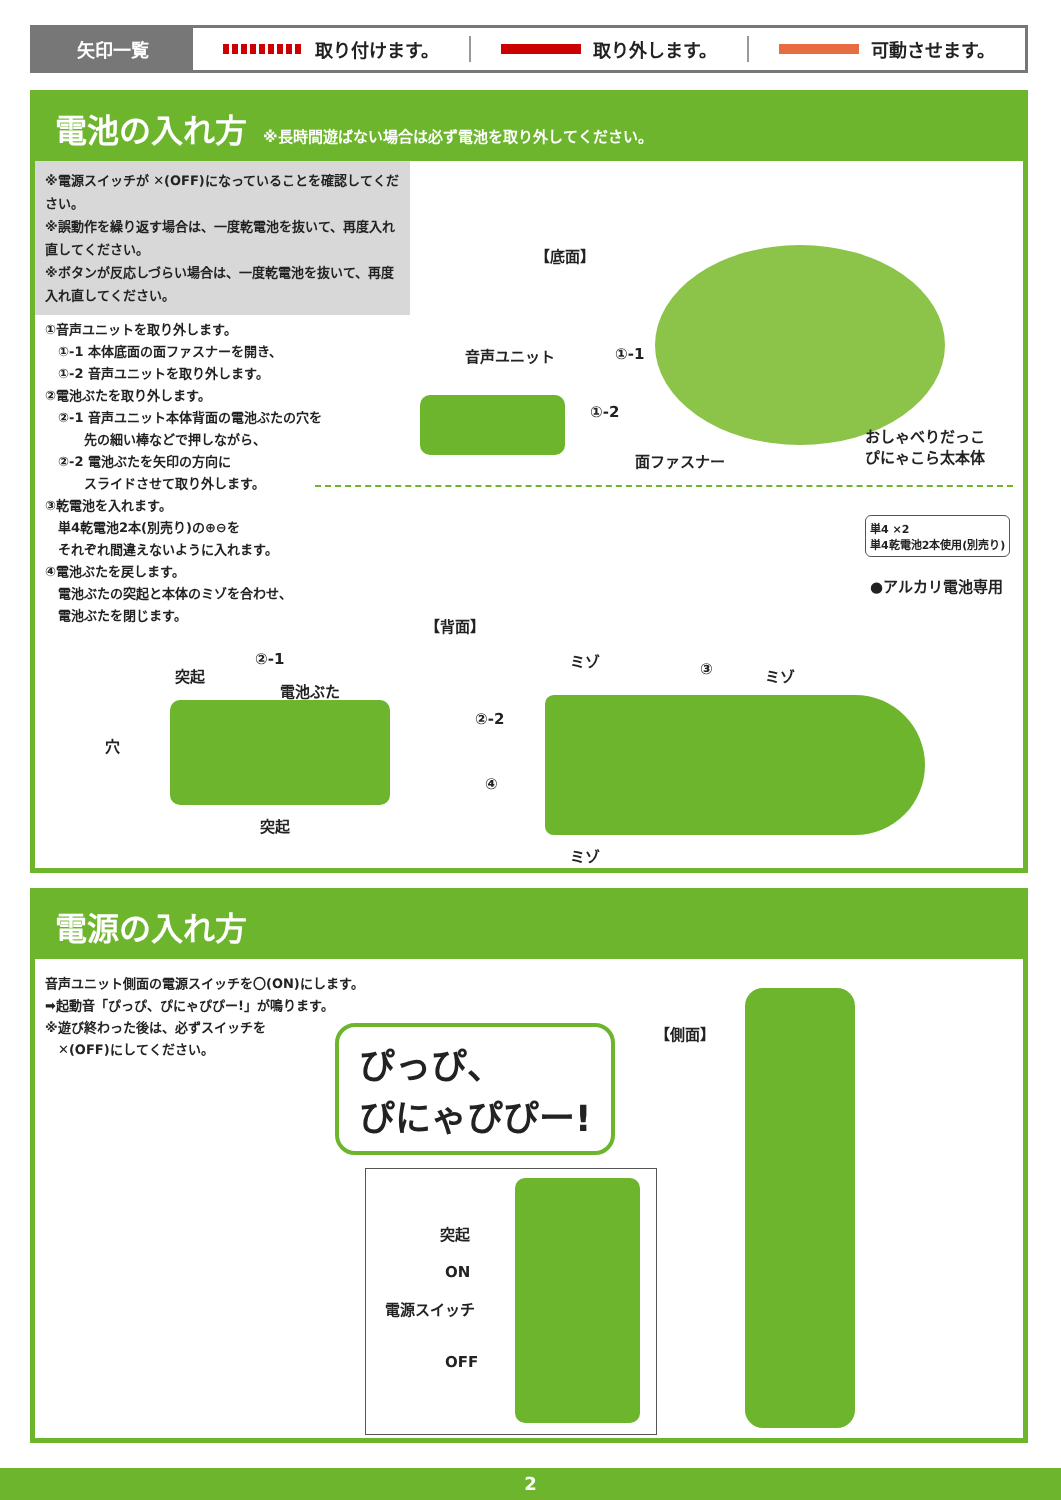矢印一覧
取り付けます。 取り外します。 可動させます。
電池の入れ方 ※長時間遊ばない場合は必ず電池を取り外してください。
※電源スイッチが ✕(OFF)になっていることを確認してください。
※誤動作を繰り返す場合は、一度乾電池を抜いて、再度入れ直してください。
※ボタンが反応しづらい場合は、一度乾電池を抜いて、再度入れ直してください。
①音声ユニットを取り外します。
　①-1 本体底面の面ファスナーを開き、
　①-2 音声ユニットを取り外します。
②電池ぶたを取り外します。
　②-1 音声ユニット本体背面の電池ぶたの穴を
　　　先の細い棒などで押しながら、
　②-2 電池ぶたを矢印の方向に
　　　スライドさせて取り外します。
③乾電池を入れます。
　単4乾電池2本(別売り)の⊕⊖を
　それぞれ間違えないように入れます。
④電池ぶたを戻します。
　電池ぶたの突起と本体のミゾを合わせ、
　電池ぶたを閉じます。
【底面】
①-1
音声ユニット
①-2
面ファスナー
おしゃべりだっこ
ぴにゃこら太本体
単4 ×2
単4乾電池2本使用(別売り)
●アルカリ電池専用
【背面】
②-1
突起
電池ぶた
穴
突起
②-2
④
ミゾ
③ ミゾ
ミゾ
電源の入れ方
音声ユニット側面の電源スイッチを〇(ON)にします。
➡起動音「ぴっぴ、ぴにゃぴぴー!」が鳴ります。
※遊び終わった後は、必ずスイッチを
　✕(OFF)にしてください。
ぴっぴ、
ぴにゃぴぴー!
【側面】
突起
ON
電源スイッチ
OFF
2